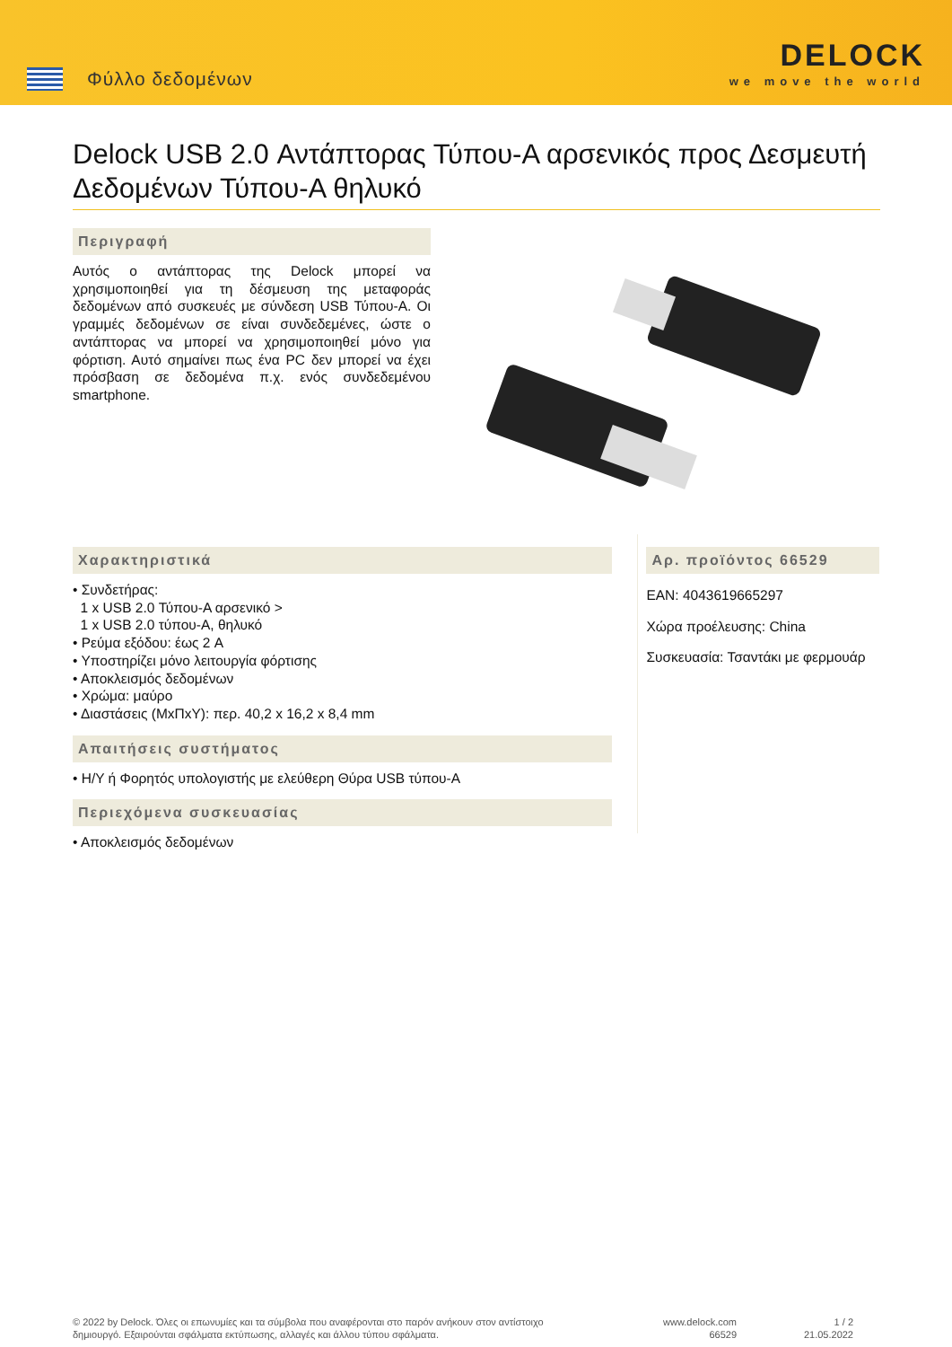Φύλλο δεδομένων
DELOCK
we move the world
Delock USB 2.0 Αντάπτορας Τύπου-A αρσενικός προς Δεσμευτή Δεδομένων Τύπου-A θηλυκό
Περιγραφή
Αυτός ο αντάπτορας της Delock μπορεί να χρησιμοποιηθεί για τη δέσμευση της μεταφοράς δεδομένων από συσκευές με σύνδεση USB Τύπου-A. Οι γραμμές δεδομένων σε είναι συνδεδεμένες, ώστε ο αντάπτορας να μπορεί να χρησιμοποιηθεί μόνο για φόρτιση. Αυτό σημαίνει πως ένα PC δεν μπορεί να έχει πρόσβαση σε δεδομένα π.χ. ενός συνδεδεμένου smartphone.
Χαρακτηριστικά
• Συνδετήρας:
1 x USB 2.0 Τύπου-A αρσενικό >
1 x USB 2.0 τύπου-A, θηλυκό
• Ρεύμα εξόδου: έως 2 A
• Υποστηρίζει μόνο λειτουργία φόρτισης
• Αποκλεισμός δεδομένων
• Χρώμα: μαύρο
• Διαστάσεις (ΜxΠxΥ): περ. 40,2 x 16,2 x 8,4 mm
Απαιτήσεις συστήματος
• Η/Υ ή Φορητός υπολογιστής με ελεύθερη Θύρα USB τύπου-A
Περιεχόμενα συσκευασίας
• Αποκλεισμός δεδομένων
Αρ. προϊόντος 66529
EAN: 4043619665297
Χώρα προέλευσης: China
Συσκευασία: Τσαντάκι με φερμουάρ
© 2022 by Delock. Όλες οι επωνυμίες και τα σύμβολα που αναφέρονται στο παρόν ανήκουν στον αντίστοιχο δημιουργό. Εξαιρούνται σφάλματα εκτύπωσης, αλλαγές και άλλου τύπου σφάλματα.
www.delock.com
66529
1 / 2
21.05.2022